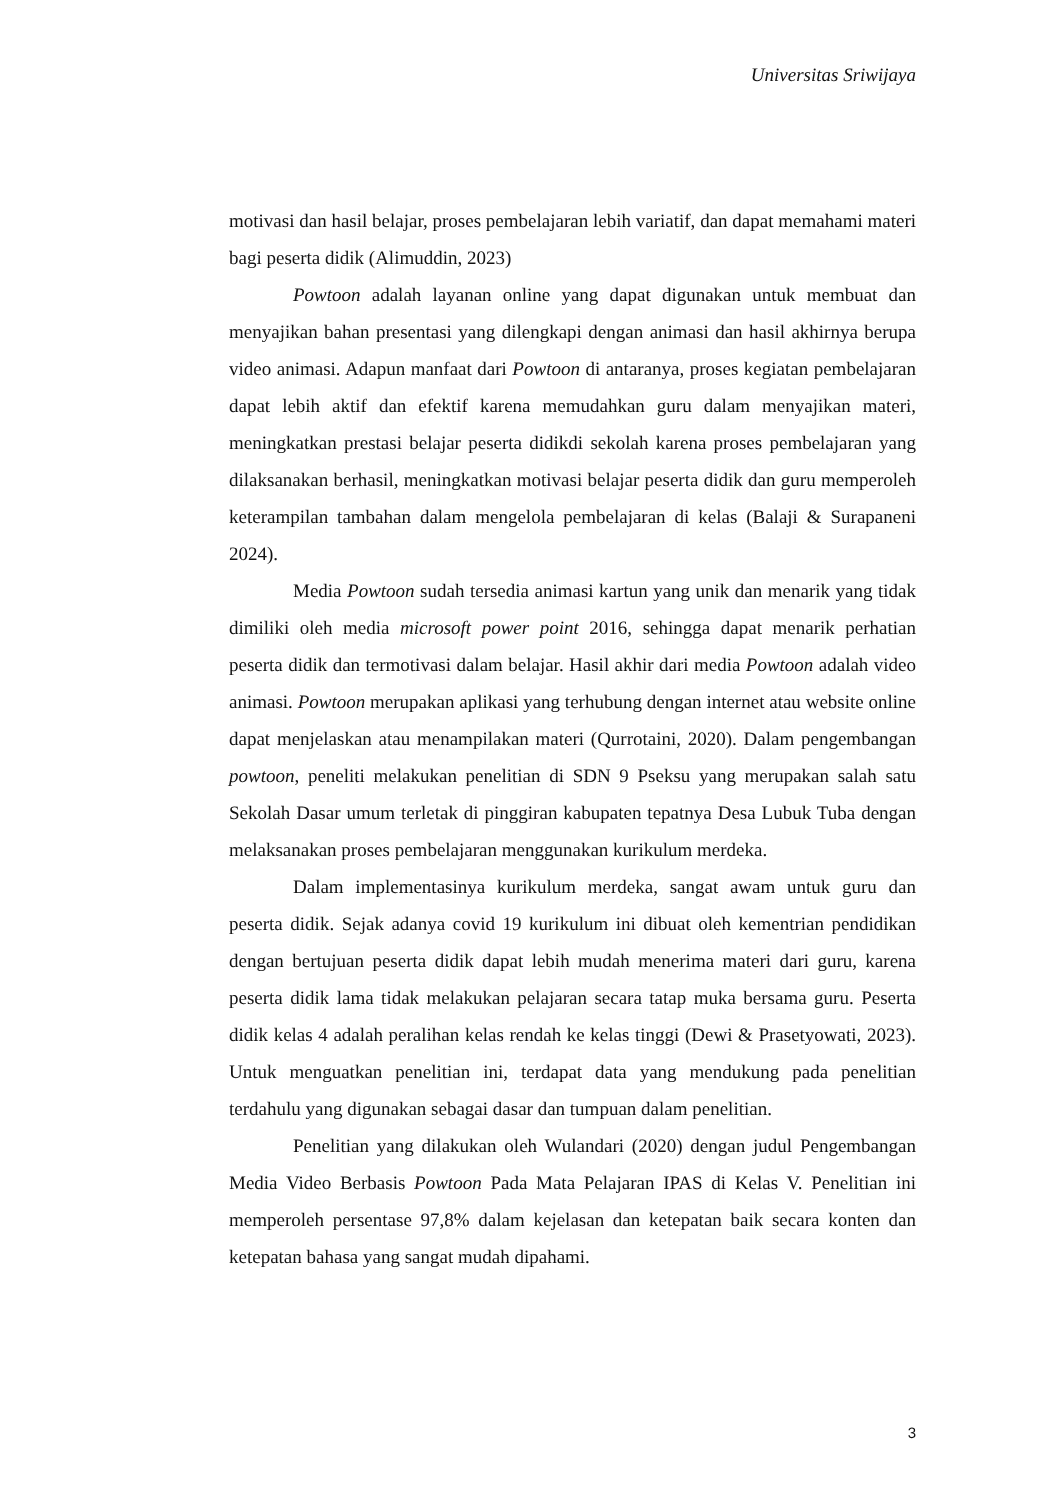Universitas Sriwijaya
motivasi dan hasil belajar, proses pembelajaran lebih variatif, dan dapat memahami materi bagi peserta didik (Alimuddin, 2023)
Powtoon adalah layanan online yang dapat digunakan untuk membuat dan menyajikan bahan presentasi yang dilengkapi dengan animasi dan hasil akhirnya berupa video animasi. Adapun manfaat dari Powtoon di antaranya, proses kegiatan pembelajaran dapat lebih aktif dan efektif karena memudahkan guru dalam menyajikan materi, meningkatkan prestasi belajar peserta didikdi sekolah karena proses pembelajaran yang dilaksanakan berhasil, meningkatkan motivasi belajar peserta didik dan guru memperoleh keterampilan tambahan dalam mengelola pembelajaran di kelas (Balaji & Surapaneni 2024).
Media Powtoon sudah tersedia animasi kartun yang unik dan menarik yang tidak dimiliki oleh media microsoft power point 2016, sehingga dapat menarik perhatian peserta didik dan termotivasi dalam belajar. Hasil akhir dari media Powtoon adalah video animasi. Powtoon merupakan aplikasi yang terhubung dengan internet atau website online dapat menjelaskan atau menampilakan materi (Qurrotaini, 2020). Dalam pengembangan powtoon, peneliti melakukan penelitian di SDN 9 Pseksu yang merupakan salah satu Sekolah Dasar umum terletak di pinggiran kabupaten tepatnya Desa Lubuk Tuba dengan melaksanakan proses pembelajaran menggunakan kurikulum merdeka.
Dalam implementasinya kurikulum merdeka, sangat awam untuk guru dan peserta didik. Sejak adanya covid 19 kurikulum ini dibuat oleh kementrian pendidikan dengan bertujuan peserta didik dapat lebih mudah menerima materi dari guru, karena peserta didik lama tidak melakukan pelajaran secara tatap muka bersama guru. Peserta didik kelas 4 adalah peralihan kelas rendah ke kelas tinggi (Dewi & Prasetyowati, 2023). Untuk menguatkan penelitian ini, terdapat data yang mendukung pada penelitian terdahulu yang digunakan sebagai dasar dan tumpuan dalam penelitian.
Penelitian yang dilakukan oleh Wulandari (2020) dengan judul Pengembangan Media Video Berbasis Powtoon Pada Mata Pelajaran IPAS di Kelas V. Penelitian ini memperoleh persentase 97,8% dalam kejelasan dan ketepatan baik secara konten dan ketepatan bahasa yang sangat mudah dipahami.
3